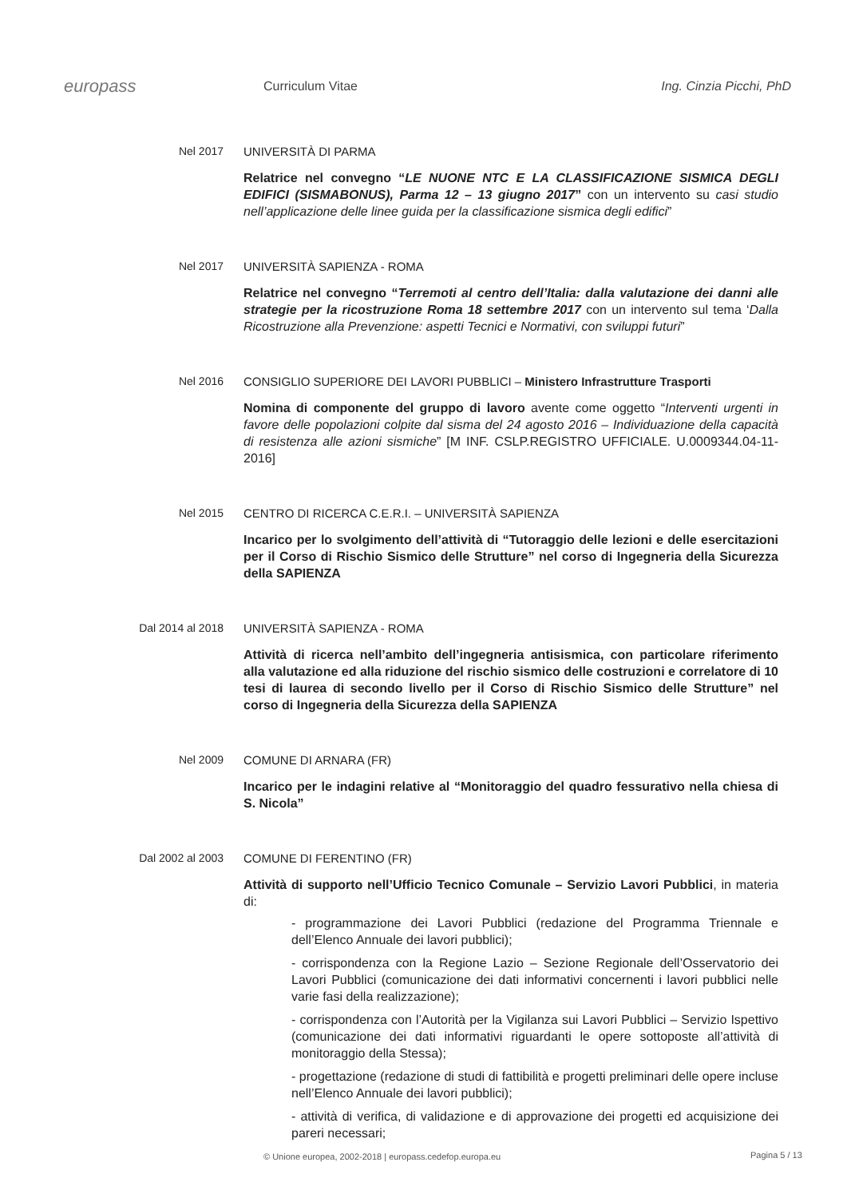europass
Curriculum Vitae Ing. Cinzia Picchi, PhD
Nel 2017
UNIVERSITÀ DI PARMA
Relatrice nel convegno “LE NUONE NTC E LA CLASSIFICAZIONE SISMICA DEGLI EDIFICI (SISMABONUS), Parma 12 – 13 giugno 2017” con un intervento su casi studio nell’applicazione delle linee guida per la classificazione sismica degli edifici”
Nel 2017
UNIVERSITÀ SAPIENZA - ROMA
Relatrice nel convegno “Terremoti al centro dell’Italia: dalla valutazione dei danni alle strategie per la ricostruzione Roma 18 settembre 2017 con un intervento sul tema ‘Dalla Ricostruzione alla Prevenzione: aspetti Tecnici e Normativi, con sviluppi futuri”
Nel 2016
CONSIGLIO SUPERIORE DEI LAVORI PUBBLICI – Ministero Infrastrutture Trasporti
Nomina di componente del gruppo di lavoro avente come oggetto “Interventi urgenti in favore delle popolazioni colpite dal sisma del 24 agosto 2016 – Individuazione della capacità di resistenza alle azioni sismiche” [M INF. CSLP.REGISTRO UFFICIALE. U.0009344.04-11-2016]
Nel 2015
CENTRO DI RICERCA C.E.R.I. – UNIVERSITÀ SAPIENZA
Incarico per lo svolgimento dell’attività di “Tutoraggio delle lezioni e delle esercitazioni per il Corso di Rischio Sismico delle Strutture” nel corso di Ingegneria della Sicurezza della SAPIENZA
Dal 2014 al 2018
UNIVERSITÀ SAPIENZA - ROMA
Attività di ricerca nell’ambito dell’ingegneria antisismica, con particolare riferimento alla valutazione ed alla riduzione del rischio sismico delle costruzioni e correlatore di 10 tesi di laurea di secondo livello per il Corso di Rischio Sismico delle Strutture” nel corso di Ingegneria della Sicurezza della SAPIENZA
Nel 2009
COMUNE DI ARNARA (FR)
Incarico per le indagini relative al “Monitoraggio del quadro fessurativo nella chiesa di S. Nicola”
Dal 2002 al 2003
COMUNE DI FERENTINO (FR)
Attività di supporto nell’Ufficio Tecnico Comunale – Servizio Lavori Pubblici, in materia di:
- programmazione dei Lavori Pubblici (redazione del Programma Triennale e dell’Elenco Annuale dei lavori pubblici);
- corrispondenza con la Regione Lazio – Sezione Regionale dell’Osservatorio dei Lavori Pubblici (comunicazione dei dati informativi concernenti i lavori pubblici nelle varie fasi della realizzazione);
- corrispondenza con l’Autorità per la Vigilanza sui Lavori Pubblici – Servizio Ispettivo (comunicazione dei dati informativi riguardanti le opere sottoposte all’attività di monitoraggio della Stessa);
- progettazione (redazione di studi di fattibilità e progetti preliminari delle opere incluse nell’Elenco Annuale dei lavori pubblici);
- attività di verifica, di validazione e di approvazione dei progetti ed acquisizione dei pareri necessari;
© Unione europea, 2002-2018 | europass.cedefop.europa.eu
Pagina 5 / 13